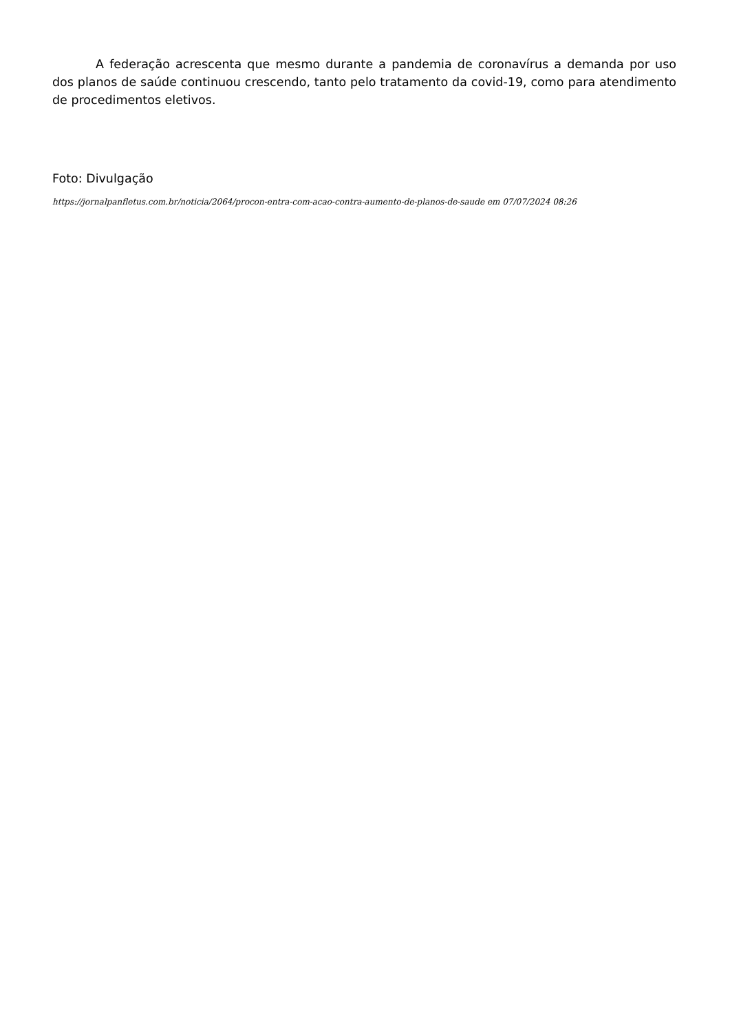A federação acrescenta que mesmo durante a pandemia de coronavírus a demanda por uso dos planos de saúde continuou crescendo, tanto pelo tratamento da covid-19, como para atendimento de procedimentos eletivos.
Foto: Divulgação
https://jornalpanfletus.com.br/noticia/2064/procon-entra-com-acao-contra-aumento-de-planos-de-saude em 07/07/2024 08:26